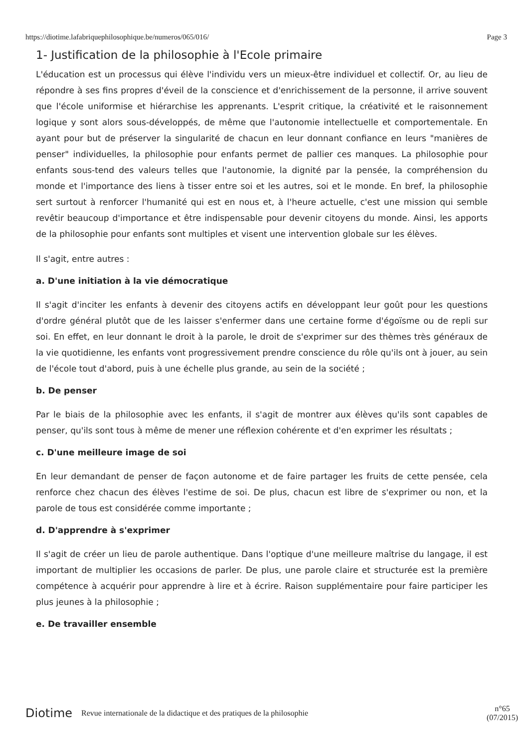https://diotime.lafabriquephilosophique.be/numeros/065/016/ Page 3
1- Justification de la philosophie à l'Ecole primaire
L'éducation est un processus qui élève l'individu vers un mieux-être individuel et collectif. Or, au lieu de répondre à ses fins propres d'éveil de la conscience et d'enrichissement de la personne, il arrive souvent que l'école uniformise et hiérarchise les apprenants. L'esprit critique, la créativité et le raisonnement logique y sont alors sous-développés, de même que l'autonomie intellectuelle et comportementale. En ayant pour but de préserver la singularité de chacun en leur donnant confiance en leurs "manières de penser" individuelles, la philosophie pour enfants permet de pallier ces manques. La philosophie pour enfants sous-tend des valeurs telles que l'autonomie, la dignité par la pensée, la compréhension du monde et l'importance des liens à tisser entre soi et les autres, soi et le monde. En bref, la philosophie sert surtout à renforcer l'humanité qui est en nous et, à l'heure actuelle, c'est une mission qui semble revêtir beaucoup d'importance et être indispensable pour devenir citoyens du monde. Ainsi, les apports de la philosophie pour enfants sont multiples et visent une intervention globale sur les élèves.
Il s'agit, entre autres :
a. D'une initiation à la vie démocratique
Il s'agit d'inciter les enfants à devenir des citoyens actifs en développant leur goût pour les questions d'ordre général plutôt que de les laisser s'enfermer dans une certaine forme d'égoïsme ou de repli sur soi. En effet, en leur donnant le droit à la parole, le droit de s'exprimer sur des thèmes très généraux de la vie quotidienne, les enfants vont progressivement prendre conscience du rôle qu'ils ont à jouer, au sein de l'école tout d'abord, puis à une échelle plus grande, au sein de la société ;
b. De penser
Par le biais de la philosophie avec les enfants, il s'agit de montrer aux élèves qu'ils sont capables de penser, qu'ils sont tous à même de mener une réflexion cohérente et d'en exprimer les résultats ;
c. D'une meilleure image de soi
En leur demandant de penser de façon autonome et de faire partager les fruits de cette pensée, cela renforce chez chacun des élèves l'estime de soi. De plus, chacun est libre de s'exprimer ou non, et la parole de tous est considérée comme importante ;
d. D'apprendre à s'exprimer
Il s'agit de créer un lieu de parole authentique. Dans l'optique d'une meilleure maîtrise du langage, il est important de multiplier les occasions de parler. De plus, une parole claire et structurée est la première compétence à acquérir pour apprendre à lire et à écrire. Raison supplémentaire pour faire participer les plus jeunes à la philosophie ;
e. De travailler ensemble
Diotime Revue internationale de la didactique et des pratiques de la philosophie n°65
(07/2015)